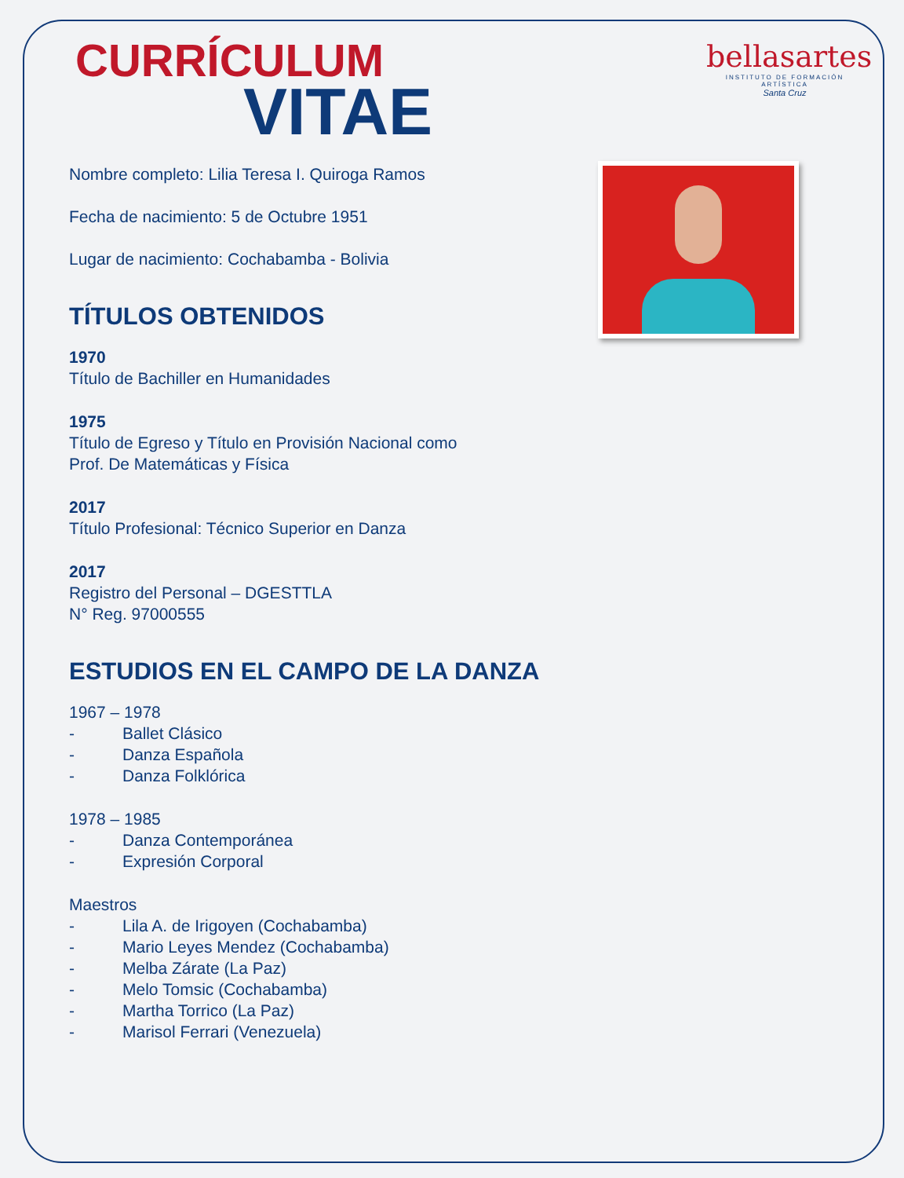bellasartes
INSTITUTO DE FORMACIÓN ARTÍSTICA
Santa Cruz
CURRÍCULUM
VITAE
Nombre completo: Lilia Teresa I. Quiroga Ramos
Fecha de nacimiento: 5 de Octubre 1951
Lugar de nacimiento: Cochabamba - Bolivia
TÍTULOS OBTENIDOS
1970
Título de Bachiller en Humanidades
1975
Título de Egreso y Título en Provisión Nacional como
Prof. De Matemáticas y Física
2017
Título Profesional: Técnico Superior en Danza
2017
Registro del Personal – DGESTTLA
N° Reg. 97000555
ESTUDIOS EN EL CAMPO DE LA DANZA
1967 – 1978
- Ballet Clásico
- Danza Española
- Danza Folklórica
1978 – 1985
- Danza Contemporánea
- Expresión Corporal
Maestros
- Lila A. de Irigoyen (Cochabamba)
- Mario Leyes Mendez (Cochabamba)
- Melba Zárate (La Paz)
- Melo Tomsic (Cochabamba)
- Martha Torrico (La Paz)
- Marisol Ferrari (Venezuela)